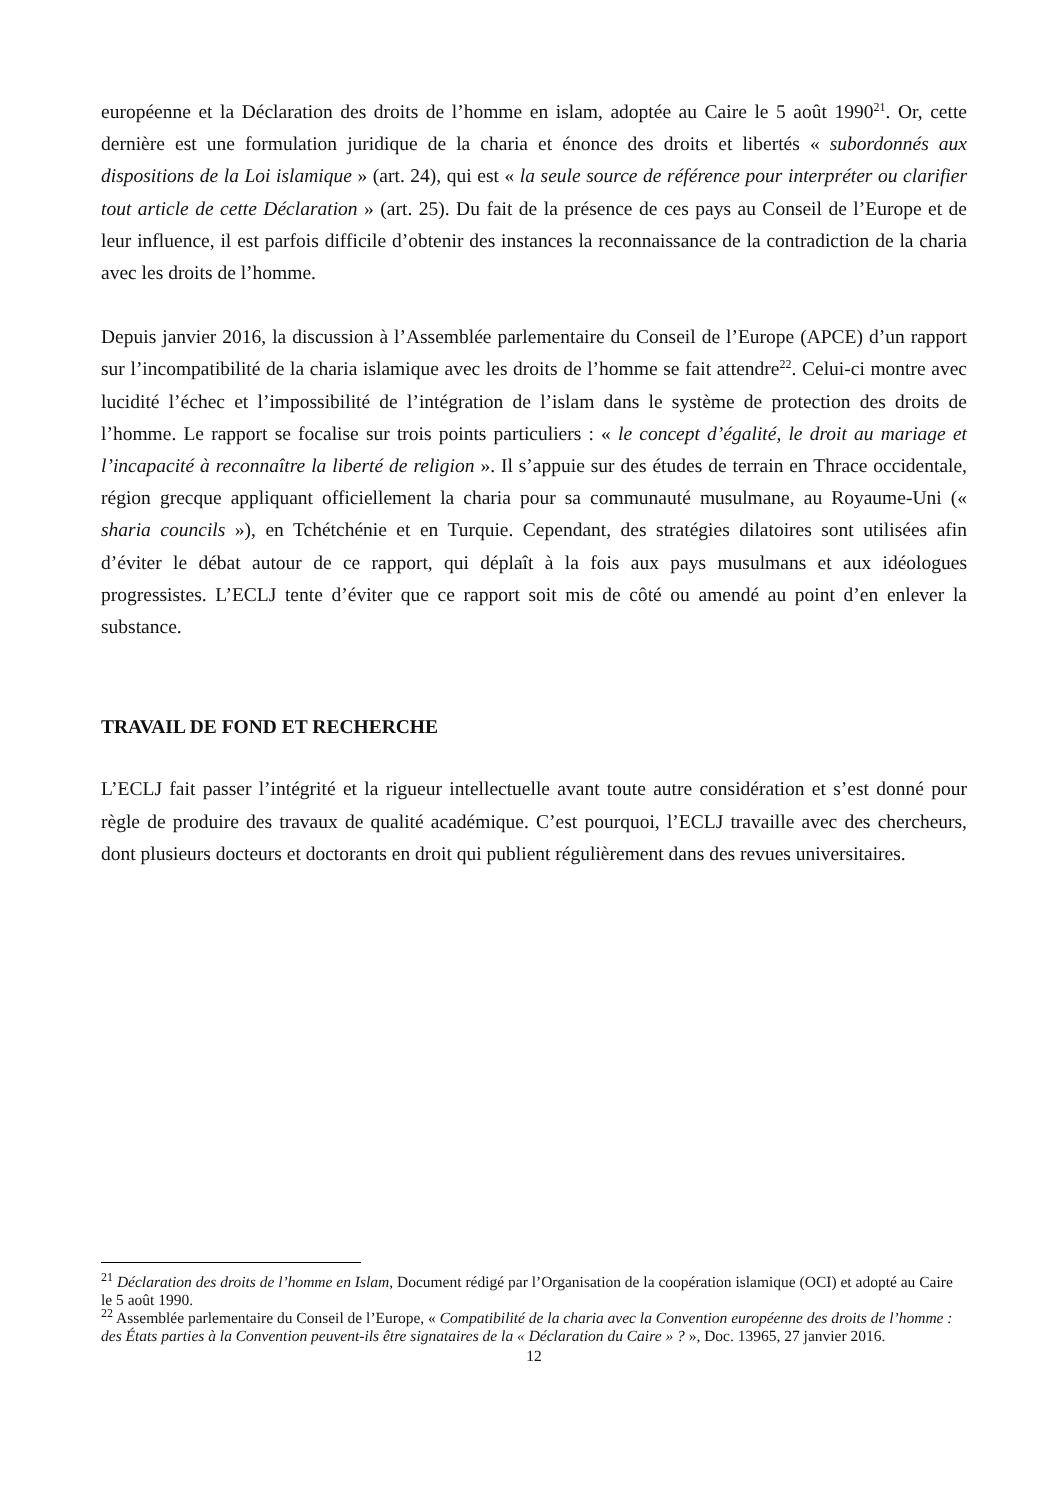européenne et la Déclaration des droits de l’homme en islam, adoptée au Caire le 5 août 1990<sup>21</sup>. Or, cette dernière est une formulation juridique de la charia et énonce des droits et libertés « subordonnés aux dispositions de la Loi islamique » (art. 24), qui est « la seule source de référence pour interpréter ou clarifier tout article de cette Déclaration » (art. 25). Du fait de la présence de ces pays au Conseil de l’Europe et de leur influence, il est parfois difficile d’obtenir des instances la reconnaissance de la contradiction de la charia avec les droits de l’homme.
Depuis janvier 2016, la discussion à l’Assemblée parlementaire du Conseil de l’Europe (APCE) d’un rapport sur l’incompatibilité de la charia islamique avec les droits de l’homme se fait attendre<sup>22</sup>. Celui-ci montre avec lucidité l’échec et l’impossibilité de l’intégration de l’islam dans le système de protection des droits de l’homme. Le rapport se focalise sur trois points particuliers : « le concept d’égalité, le droit au mariage et l’incapacité à reconnaître la liberté de religion ». Il s’appuie sur des études de terrain en Thrace occidentale, région grecque appliquant officiellement la charia pour sa communauté musulmane, au Royaume-Uni (« sharia councils »), en Tchétchénie et en Turquie. Cependant, des stratégies dilatoires sont utilisées afin d’éviter le débat autour de ce rapport, qui déplaît à la fois aux pays musulmans et aux idéologues progressistes. L’ECLJ tente d’éviter que ce rapport soit mis de côté ou amendé au point d’en enlever la substance.
TRAVAIL DE FOND ET RECHERCHE
L’ECLJ fait passer l’intégrité et la rigueur intellectuelle avant toute autre considération et s’est donné pour règle de produire des travaux de qualité académique. C’est pourquoi, l’ECLJ travaille avec des chercheurs, dont plusieurs docteurs et doctorants en droit qui publient régulièrement dans des revues universitaires.
<sup>21</sup> Déclaration des droits de l’homme en Islam, Document rédigé par l’Organisation de la coopération islamique (OCI) et adopté au Caire le 5 août 1990.
<sup>22</sup> Assemblée parlementaire du Conseil de l’Europe, « Compatibilité de la charia avec la Convention européenne des droits de l’homme : des États parties à la Convention peuvent-ils être signataires de la « Déclaration du Caire » ? », Doc. 13965, 27 janvier 2016.
12